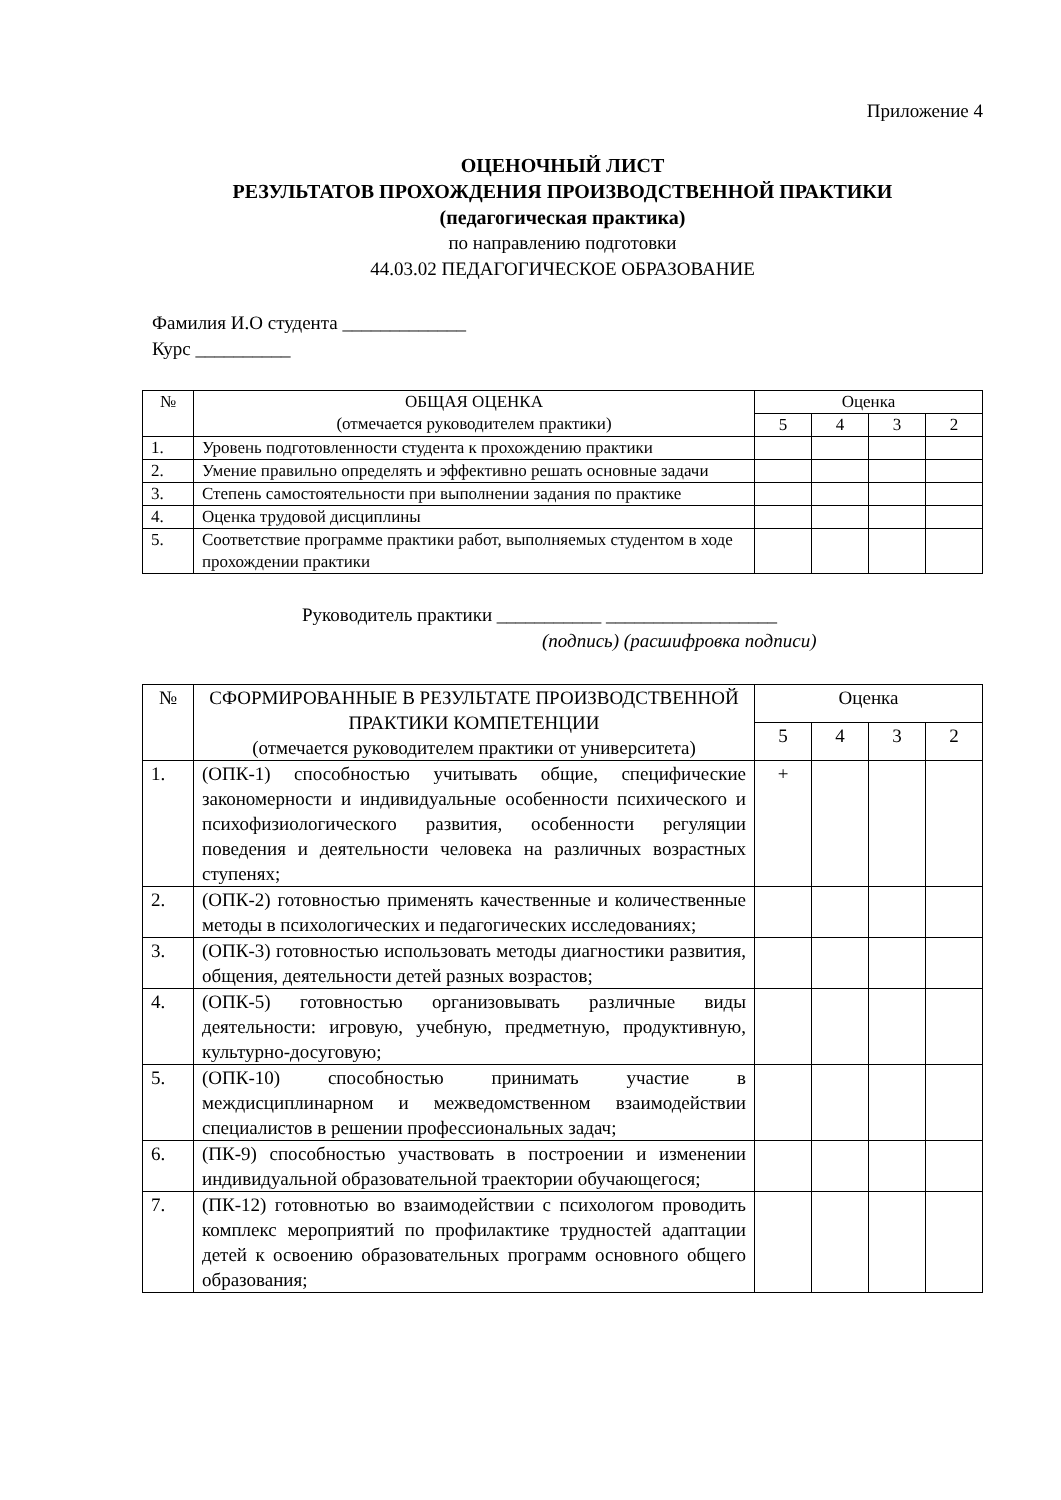Приложение 4
ОЦЕНОЧНЫЙ ЛИСТ
РЕЗУЛЬТАТОВ ПРОХОЖДЕНИЯ ПРОИЗВОДСТВЕННОЙ ПРАКТИКИ
(педагогическая практика)
по направлению подготовки
44.03.02 ПЕДАГОГИЧЕСКОЕ ОБРАЗОВАНИЕ
Фамилия И.О студента _____________
Курс __________
| № | ОБЩАЯ ОЦЕНКА (отмечается руководителем практики) | Оценка | | | |
| --- | --- | --- | --- | --- | --- |
| | | 5 | 4 | 3 | 2 |
| 1. | Уровень подготовленности студента к прохождению практики | | | | |
| 2. | Умение правильно определять и эффективно решать основные задачи | | | | |
| 3. | Степень самостоятельности при выполнении задания по практике | | | | |
| 4. | Оценка трудовой дисциплины | | | | |
| 5. | Соответствие программе практики работ, выполняемых студентом в ходе прохождении практики | | | | |
Руководитель практики ___________ __________________
(подпись) (расшифровка подписи)
| № | СФОРМИРОВАННЫЕ В РЕЗУЛЬТАТЕ ПРОИЗВОДСТВЕННОЙ ПРАКТИКИ КОМПЕТЕНЦИИ (отмечается руководителем практики от университета) | Оценка | | | |
| --- | --- | --- | --- | --- | --- |
| | | 5 | 4 | 3 | 2 |
| 1. | (ОПК-1) способностью учитывать общие, специфические закономерности и индивидуальные особенности психического и психофизиологического развития, особенности регуляции поведения и деятельности человека на различных возрастных ступенях; | + | | | |
| 2. | (ОПК-2) готовностью применять качественные и количественные методы в психологических и педагогических исследованиях; | | | | |
| 3. | (ОПК-3) готовностью использовать методы диагностики развития, общения, деятельности детей разных возрастов; | | | | |
| 4. | (ОПК-5) готовностью организовывать различные виды деятельности: игровую, учебную, предметную, продуктивную, культурно-досуговую; | | | | |
| 5. | (ОПК-10) способностью принимать участие в междисциплинарном и межведомственном взаимодействии специалистов в решении профессиональных задач; | | | | |
| 6. | (ПК-9) способностью участвовать в построении и изменении индивидуальной образовательной траектории обучающегося; | | | | |
| 7. | (ПК-12) готовнотью во взаимодействии с психологом проводить комплекс мероприятий по профилактике трудностей адаптации детей к освоению образовательных программ основного общего образования; | | | | |